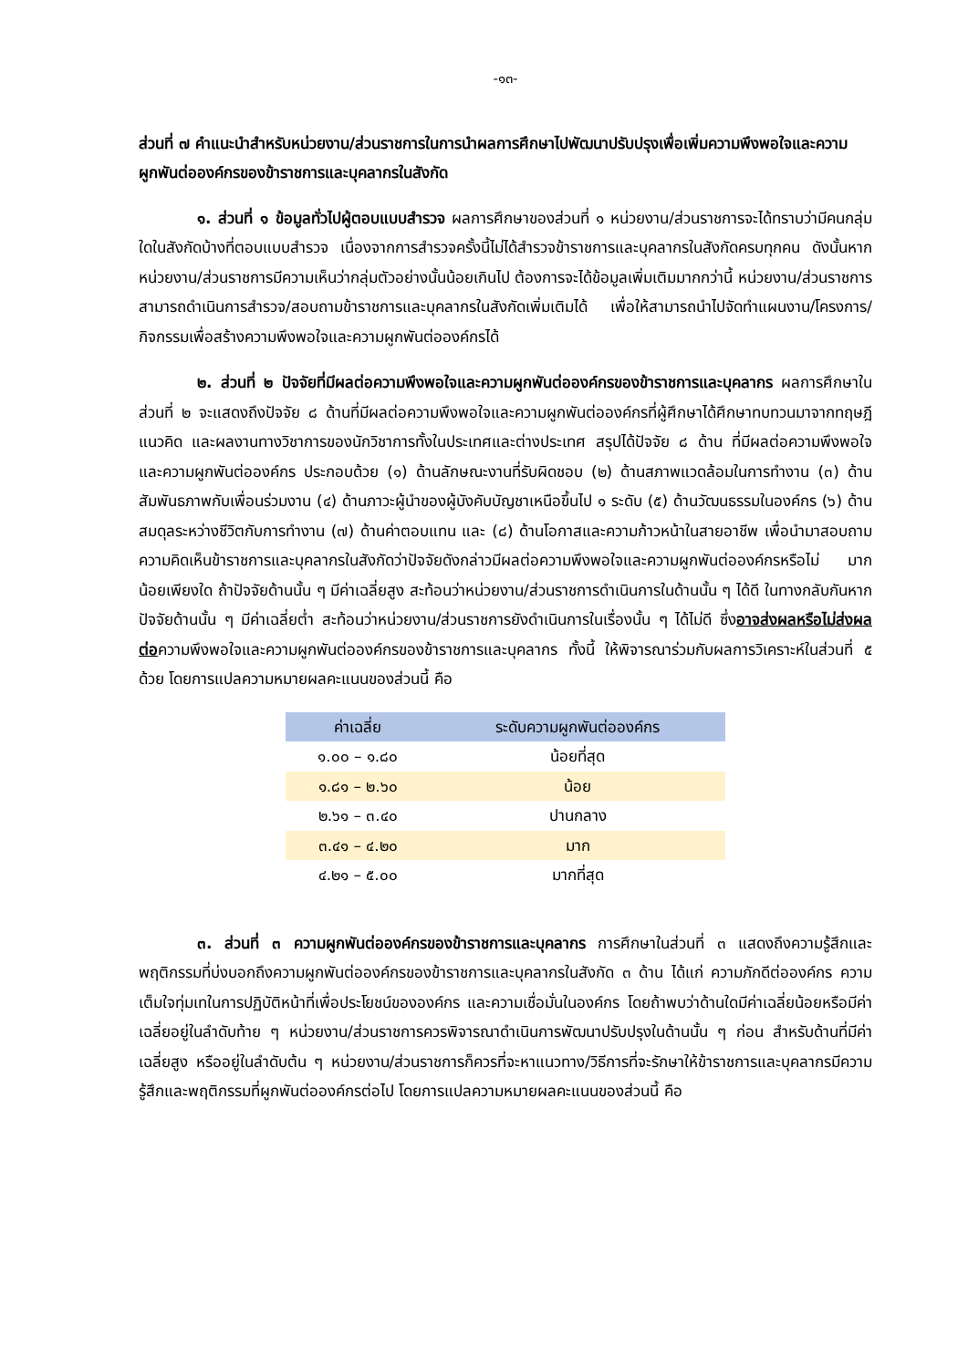-๑๓-
ส่วนที่ ๗ คำแนะนำสำหรับหน่วยงาน/ส่วนราชการในการนำผลการศึกษาไปพัฒนาปรับปรุงเพื่อเพิ่มความพึงพอใจและความผูกพันต่อองค์กรของข้าราชการและบุคลากรในสังกัด
๑. ส่วนที่ ๑ ข้อมูลทั่วไปผู้ตอบแบบสำรวจ ผลการศึกษาของส่วนที่ ๑ หน่วยงาน/ส่วนราชการจะได้ทราบว่ามีคนกลุ่มใดในสังกัดบ้างที่ตอบแบบสำรวจ เนื่องจากการสำรวจครั้งนี้ไม่ได้สำรวจข้าราชการและบุคลากรในสังกัดครบทุกคน ดังนั้นหากหน่วยงาน/ส่วนราชการมีความเห็นว่ากลุ่มตัวอย่างนั้นน้อยเกินไป ต้องการจะได้ข้อมูลเพิ่มเติมมากกว่านี้ หน่วยงาน/ส่วนราชการสามารถดำเนินการสำรวจ/สอบถามข้าราชการและบุคลากรในสังกัดเพิ่มเติมได้ เพื่อให้สามารถนำไปจัดทำแผนงาน/โครงการ/กิจกรรมเพื่อสร้างความพึงพอใจและความผูกพันต่อองค์กรได้
๒. ส่วนที่ ๒ ปัจจัยที่มีผลต่อความพึงพอใจและความผูกพันต่อองค์กรของข้าราชการและบุคลากร ผลการศึกษาในส่วนที่ ๒ จะแสดงถึงปัจจัย ๘ ด้านที่มีผลต่อความพึงพอใจและความผูกพันต่อองค์กรที่ผู้ศึกษาได้ศึกษาทบทวนมาจากทฤษฎี แนวคิด และผลงานทางวิชาการของนักวิชาการทั้งในประเทศและต่างประเทศ สรุปได้ปัจจัย ๘ ด้าน ที่มีผลต่อความพึงพอใจและความผูกพันต่อองค์กร ประกอบด้วย (๑) ด้านลักษณะงานที่รับผิดชอบ (๒) ด้านสภาพแวดล้อมในการทำงาน (๓) ด้านสัมพันธภาพกับเพื่อนร่วมงาน (๔) ด้านภาวะผู้นำของผู้บังคับบัญชาเหนือขึ้นไป ๑ ระดับ (๕) ด้านวัฒนธรรมในองค์กร (๖) ด้านสมดุลระหว่างชีวิตกับการทำงาน (๗) ด้านค่าตอบแทน และ (๘) ด้านโอกาสและความก้าวหน้าในสายอาชีพ เพื่อนำมาสอบถามความคิดเห็นข้าราชการและบุคลากรในสังกัดว่าปัจจัยดังกล่าวมีผลต่อความพึงพอใจและความผูกพันต่อองค์กรหรือไม่ มากน้อยเพียงใด ถ้าปัจจัยด้านนั้น ๆ มีค่าเฉลี่ยสูง สะท้อนว่าหน่วยงาน/ส่วนราชการดำเนินการในด้านนั้น ๆ ได้ดี ในทางกลับกันหากปัจจัยด้านนั้น ๆ มีค่าเฉลี่ยต่ำ สะท้อนว่าหน่วยงาน/ส่วนราชการยังดำเนินการในเรื่องนั้น ๆ ได้ไม่ดี ซึ่งอาจส่งผลหรือไม่ส่งผลต่อความพึงพอใจและความผูกพันต่อองค์กรของข้าราชการและบุคลากร ทั้งนี้ ให้พิจารณาร่วมกับผลการวิเคราะห์ในส่วนที่ ๕ ด้วย โดยการแปลความหมายผลคะแนนของส่วนนี้ คือ
| ค่าเฉลี่ย | ระดับความผูกพันต่อองค์กร |
| --- | --- |
| ๑.๐๐ – ๑.๘๐ | น้อยที่สุด |
| ๑.๘๑ – ๒.๖๐ | น้อย |
| ๒.๖๑ – ๓.๔๐ | ปานกลาง |
| ๓.๔๑ – ๔.๒๐ | มาก |
| ๔.๒๑ – ๕.๐๐ | มากที่สุด |
๓. ส่วนที่ ๓ ความผูกพันต่อองค์กรของข้าราชการและบุคลากร การศึกษาในส่วนที่ ๓ แสดงถึงความรู้สึกและพฤติกรรมที่บ่งบอกถึงความผูกพันต่อองค์กรของข้าราชการและบุคลากรในสังกัด ๓ ด้าน ได้แก่ ความภักดีต่อองค์กร ความเต็มใจทุ่มเทในการปฏิบัติหน้าที่เพื่อประโยชน์ขององค์กร และความเชื่อมั่นในองค์กร โดยถ้าพบว่าด้านใดมีค่าเฉลี่ยน้อยหรือมีค่าเฉลี่ยอยู่ในลำดับท้าย ๆ หน่วยงาน/ส่วนราชการควรพิจารณาดำเนินการพัฒนาปรับปรุงในด้านนั้น ๆ ก่อน สำหรับด้านที่มีค่าเฉลี่ยสูง หรืออยู่ในลำดับต้น ๆ หน่วยงาน/ส่วนราชการก็ควรที่จะหาแนวทาง/วิธีการที่จะรักษาให้ข้าราชการและบุคลากรมีความรู้สึกและพฤติกรรมที่ผูกพันต่อองค์กรต่อไป โดยการแปลความหมายผลคะแนนของส่วนนี้ คือ